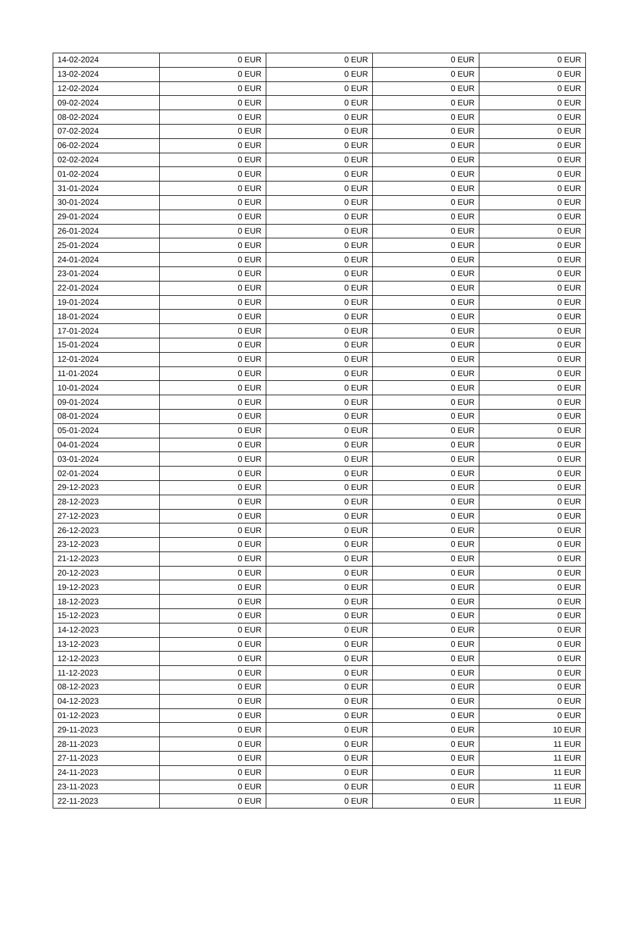| 14-02-2024 | 0 EUR | 0 EUR | 0 EUR | 0 EUR |
| 13-02-2024 | 0 EUR | 0 EUR | 0 EUR | 0 EUR |
| 12-02-2024 | 0 EUR | 0 EUR | 0 EUR | 0 EUR |
| 09-02-2024 | 0 EUR | 0 EUR | 0 EUR | 0 EUR |
| 08-02-2024 | 0 EUR | 0 EUR | 0 EUR | 0 EUR |
| 07-02-2024 | 0 EUR | 0 EUR | 0 EUR | 0 EUR |
| 06-02-2024 | 0 EUR | 0 EUR | 0 EUR | 0 EUR |
| 02-02-2024 | 0 EUR | 0 EUR | 0 EUR | 0 EUR |
| 01-02-2024 | 0 EUR | 0 EUR | 0 EUR | 0 EUR |
| 31-01-2024 | 0 EUR | 0 EUR | 0 EUR | 0 EUR |
| 30-01-2024 | 0 EUR | 0 EUR | 0 EUR | 0 EUR |
| 29-01-2024 | 0 EUR | 0 EUR | 0 EUR | 0 EUR |
| 26-01-2024 | 0 EUR | 0 EUR | 0 EUR | 0 EUR |
| 25-01-2024 | 0 EUR | 0 EUR | 0 EUR | 0 EUR |
| 24-01-2024 | 0 EUR | 0 EUR | 0 EUR | 0 EUR |
| 23-01-2024 | 0 EUR | 0 EUR | 0 EUR | 0 EUR |
| 22-01-2024 | 0 EUR | 0 EUR | 0 EUR | 0 EUR |
| 19-01-2024 | 0 EUR | 0 EUR | 0 EUR | 0 EUR |
| 18-01-2024 | 0 EUR | 0 EUR | 0 EUR | 0 EUR |
| 17-01-2024 | 0 EUR | 0 EUR | 0 EUR | 0 EUR |
| 15-01-2024 | 0 EUR | 0 EUR | 0 EUR | 0 EUR |
| 12-01-2024 | 0 EUR | 0 EUR | 0 EUR | 0 EUR |
| 11-01-2024 | 0 EUR | 0 EUR | 0 EUR | 0 EUR |
| 10-01-2024 | 0 EUR | 0 EUR | 0 EUR | 0 EUR |
| 09-01-2024 | 0 EUR | 0 EUR | 0 EUR | 0 EUR |
| 08-01-2024 | 0 EUR | 0 EUR | 0 EUR | 0 EUR |
| 05-01-2024 | 0 EUR | 0 EUR | 0 EUR | 0 EUR |
| 04-01-2024 | 0 EUR | 0 EUR | 0 EUR | 0 EUR |
| 03-01-2024 | 0 EUR | 0 EUR | 0 EUR | 0 EUR |
| 02-01-2024 | 0 EUR | 0 EUR | 0 EUR | 0 EUR |
| 29-12-2023 | 0 EUR | 0 EUR | 0 EUR | 0 EUR |
| 28-12-2023 | 0 EUR | 0 EUR | 0 EUR | 0 EUR |
| 27-12-2023 | 0 EUR | 0 EUR | 0 EUR | 0 EUR |
| 26-12-2023 | 0 EUR | 0 EUR | 0 EUR | 0 EUR |
| 23-12-2023 | 0 EUR | 0 EUR | 0 EUR | 0 EUR |
| 21-12-2023 | 0 EUR | 0 EUR | 0 EUR | 0 EUR |
| 20-12-2023 | 0 EUR | 0 EUR | 0 EUR | 0 EUR |
| 19-12-2023 | 0 EUR | 0 EUR | 0 EUR | 0 EUR |
| 18-12-2023 | 0 EUR | 0 EUR | 0 EUR | 0 EUR |
| 15-12-2023 | 0 EUR | 0 EUR | 0 EUR | 0 EUR |
| 14-12-2023 | 0 EUR | 0 EUR | 0 EUR | 0 EUR |
| 13-12-2023 | 0 EUR | 0 EUR | 0 EUR | 0 EUR |
| 12-12-2023 | 0 EUR | 0 EUR | 0 EUR | 0 EUR |
| 11-12-2023 | 0 EUR | 0 EUR | 0 EUR | 0 EUR |
| 08-12-2023 | 0 EUR | 0 EUR | 0 EUR | 0 EUR |
| 04-12-2023 | 0 EUR | 0 EUR | 0 EUR | 0 EUR |
| 01-12-2023 | 0 EUR | 0 EUR | 0 EUR | 0 EUR |
| 29-11-2023 | 0 EUR | 0 EUR | 0 EUR | 10 EUR |
| 28-11-2023 | 0 EUR | 0 EUR | 0 EUR | 11 EUR |
| 27-11-2023 | 0 EUR | 0 EUR | 0 EUR | 11 EUR |
| 24-11-2023 | 0 EUR | 0 EUR | 0 EUR | 11 EUR |
| 23-11-2023 | 0 EUR | 0 EUR | 0 EUR | 11 EUR |
| 22-11-2023 | 0 EUR | 0 EUR | 0 EUR | 11 EUR |